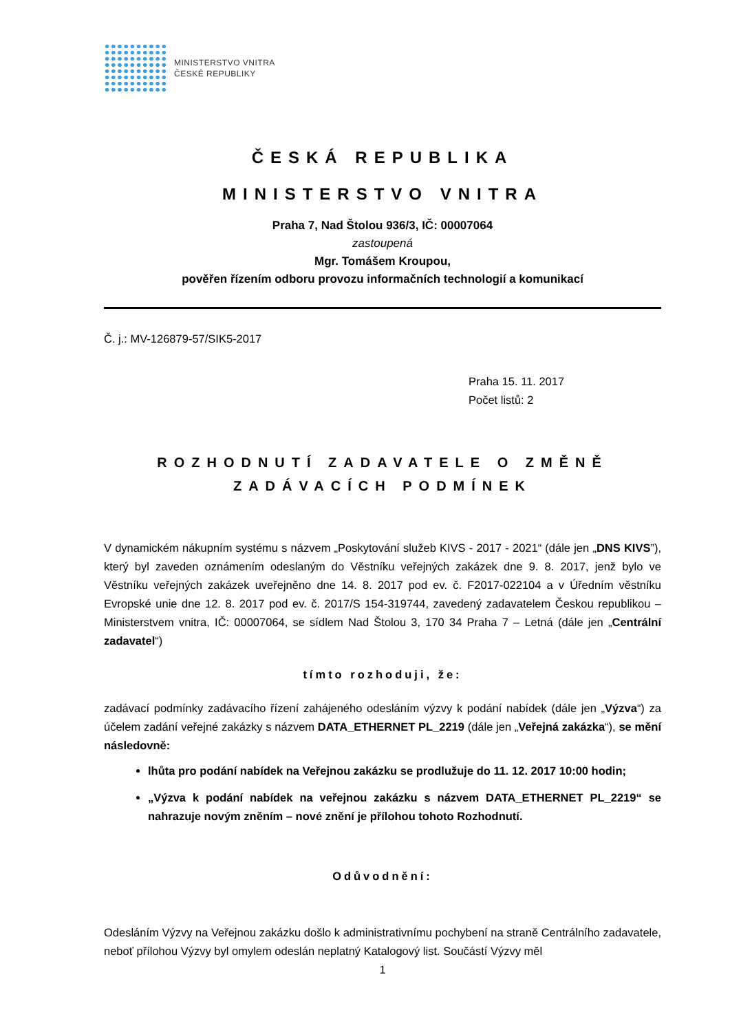MINISTERSTVO VNITRA
ČESKÉ REPUBLIKY
ČESKÁ REPUBLIKA
MINISTERSTVO VNITRA
Praha 7, Nad Štolou 936/3, IČ: 00007064
zastoupená
Mgr. Tomášem Kroupou,
pověřen řízením odboru provozu informačních technologií a komunikací
Č. j.: MV-126879-57/SIK5-2017
Praha 15. 11. 2017
Počet listů: 2
ROZHODNUTÍ ZADAVATELE O ZMĚNĚ
ZADÁVACÍCH PODMÍNEK
V dynamickém nákupním systému s názvem „Poskytování služeb KIVS - 2017 - 2021“ (dále jen „DNS KIVS”), který byl zaveden oznámením odeslaným do Věstníku veřejných zakázek dne 9. 8. 2017, jenž bylo ve Věstníku veřejných zakázek uveřejněno dne 14. 8. 2017 pod ev. č. F2017-022104 a v Úředním věstníku Evropské unie dne 12. 8. 2017 pod ev. č. 2017/S 154-319744, zavedený zadavatelem Českou republikou – Ministerstvem vnitra, IČ: 00007064, se sídlem Nad Štolou 3, 170 34 Praha 7 – Letná (dále jen „Centrální zadavatel“)
tímto rozhoduji, že:
zadávací podmínky zadávacího řízení zahájeného odesláním výzvy k podání nabídek (dále jen „Výzva“) za účelem zadání veřejné zakázky s názvem DATA_ETHERNET PL_2219 (dále jen „Veřejná zakázka“), se mění následovně:
lhůta pro podání nabídek na Veřejnou zakázku se prodlužuje do 11. 12. 2017 10:00 hodin;
„Výzva k podání nabídek na veřejnou zakázku s názvem DATA_ETHERNET PL_2219“ se nahrazuje novým zněním – nové znění je přílohou tohoto Rozhodnutí.
Odůvodnění:
Odesláním Výzvy na Veřejnou zakázku došlo k administrativnímu pochybení na straně Centrálního zadavatele, neboť přílohou Výzvy byl omylem odeslán neplatný Katalogový list. Součástí Výzvy měl
1